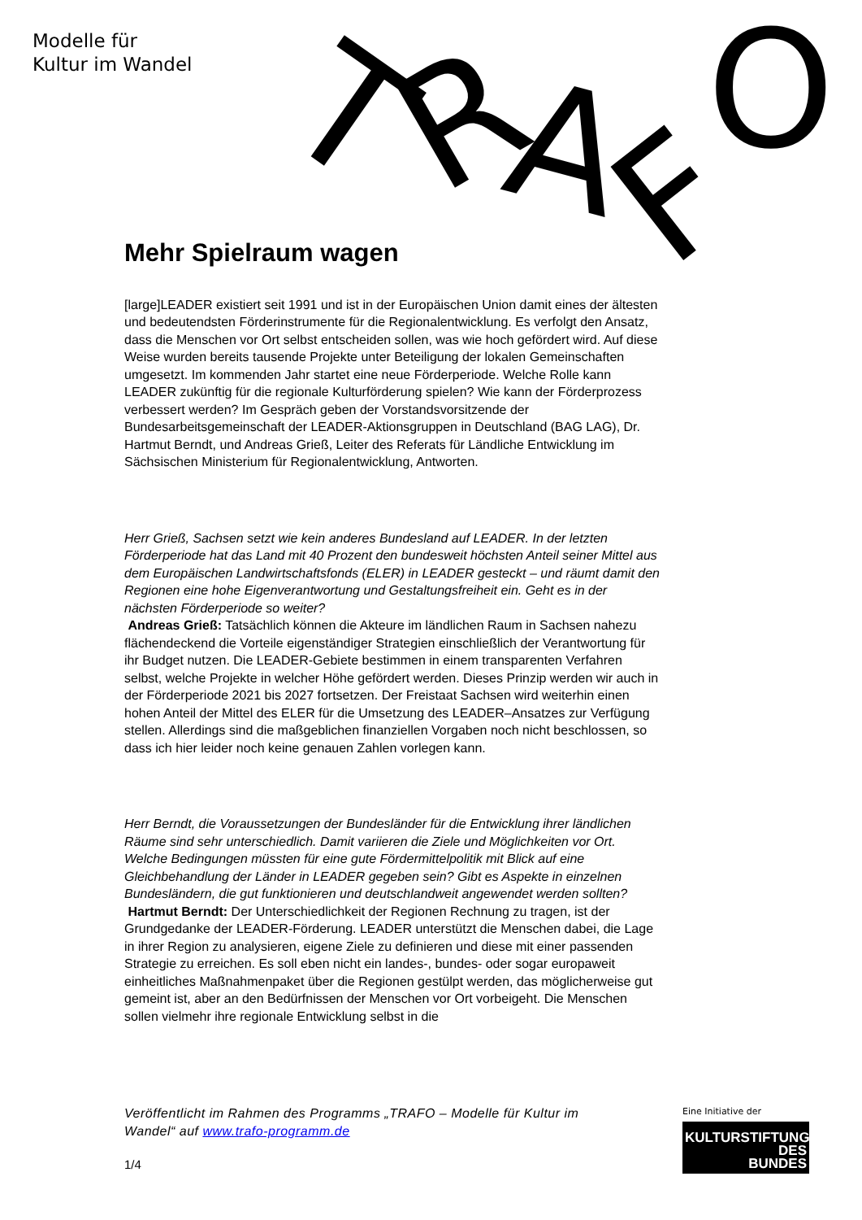Modelle für
Kultur im Wandel
T
R
A
F
O
Mehr Spielraum wagen
[large]LEADER existiert seit 1991 und ist in der Europäischen Union damit eines der ältesten und bedeutendsten Förderinstrumente für die Regionalentwicklung. Es verfolgt den Ansatz, dass die Menschen vor Ort selbst entscheiden sollen, was wie hoch gefördert wird. Auf diese Weise wurden bereits tausende Projekte unter Beteiligung der lokalen Gemeinschaften umgesetzt. Im kommenden Jahr startet eine neue Förderperiode. Welche Rolle kann LEADER zukünftig für die regionale Kulturförderung spielen? Wie kann der Förderprozess verbessert werden? Im Gespräch geben der Vorstandsvorsitzende der Bundesarbeitsgemeinschaft der LEADER-Aktionsgruppen in Deutschland (BAG LAG), Dr. Hartmut Berndt, und Andreas Grieß, Leiter des Referats für Ländliche Entwicklung im Sächsischen Ministerium für Regionalentwicklung, Antworten.
Herr Grieß, Sachsen setzt wie kein anderes Bundesland auf LEADER. In der letzten Förderperiode hat das Land mit 40 Prozent den bundesweit höchsten Anteil seiner Mittel aus dem Europäischen Landwirtschaftsfonds (ELER) in LEADER gesteckt – und räumt damit den Regionen eine hohe Eigenverantwortung und Gestaltungsfreiheit ein. Geht es in der nächsten Förderperiode so weiter?
Andreas Grieß: Tatsächlich können die Akteure im ländlichen Raum in Sachsen nahezu flächendeckend die Vorteile eigenständiger Strategien einschließlich der Verantwortung für ihr Budget nutzen. Die LEADER-Gebiete bestimmen in einem transparenten Verfahren selbst, welche Projekte in welcher Höhe gefördert werden. Dieses Prinzip werden wir auch in der Förderperiode 2021 bis 2027 fortsetzen. Der Freistaat Sachsen wird weiterhin einen hohen Anteil der Mittel des ELER für die Umsetzung des LEADER–Ansatzes zur Verfügung stellen. Allerdings sind die maßgeblichen finanziellen Vorgaben noch nicht beschlossen, so dass ich hier leider noch keine genauen Zahlen vorlegen kann.
Herr Berndt, die Voraussetzungen der Bundesländer für die Entwicklung ihrer ländlichen Räume sind sehr unterschiedlich. Damit variieren die Ziele und Möglichkeiten vor Ort. Welche Bedingungen müssten für eine gute Fördermittelpolitik mit Blick auf eine Gleichbehandlung der Länder in LEADER gegeben sein? Gibt es Aspekte in einzelnen Bundesländern, die gut funktionieren und deutschlandweit angewendet werden sollten?
Hartmut Berndt: Der Unterschiedlichkeit der Regionen Rechnung zu tragen, ist der Grundgedanke der LEADER-Förderung. LEADER unterstützt die Menschen dabei, die Lage in ihrer Region zu analysieren, eigene Ziele zu definieren und diese mit einer passenden Strategie zu erreichen. Es soll eben nicht ein landes-, bundes- oder sogar europaweit einheitliches Maßnahmenpaket über die Regionen gestülpt werden, das möglicherweise gut gemeint ist, aber an den Bedürfnissen der Menschen vor Ort vorbeigeht. Die Menschen sollen vielmehr ihre regionale Entwicklung selbst in die
Veröffentlicht im Rahmen des Programms „TRAFO – Modelle für Kultur im Wandel“ auf www.trafo-programm.de
1/4
Eine Initiative der
KULTURSTIFTUNG
DES
BUNDES